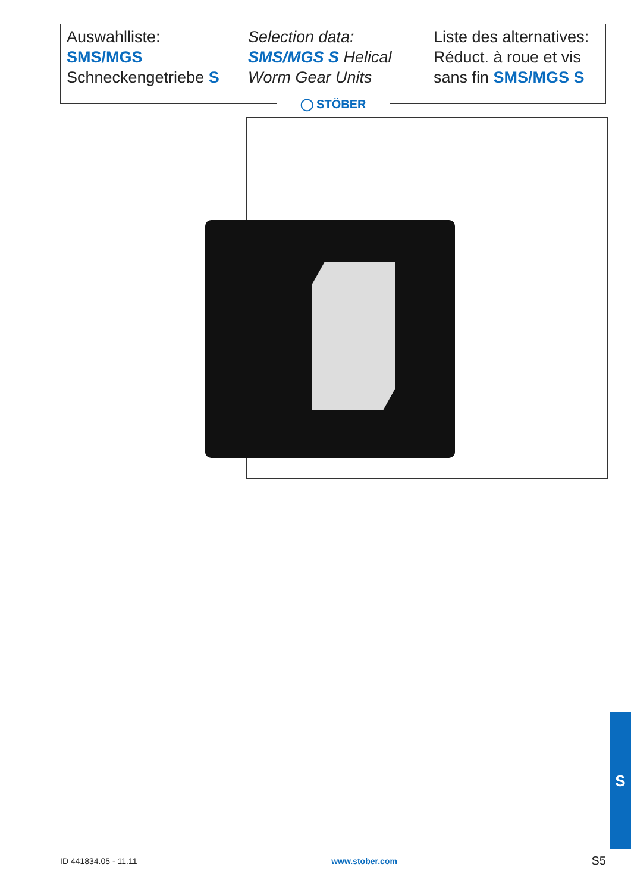Auswahlliste:
SMS/MGS
Schneckengetriebe S
Selection data:
SMS/MGS S Helical
Worm Gear Units
Liste des alternatives:
Réduct. à roue et vis
sans fin SMS/MGS S
◯ STÖBER
S
ID 441834.05 - 11.11 www.stober.com S5